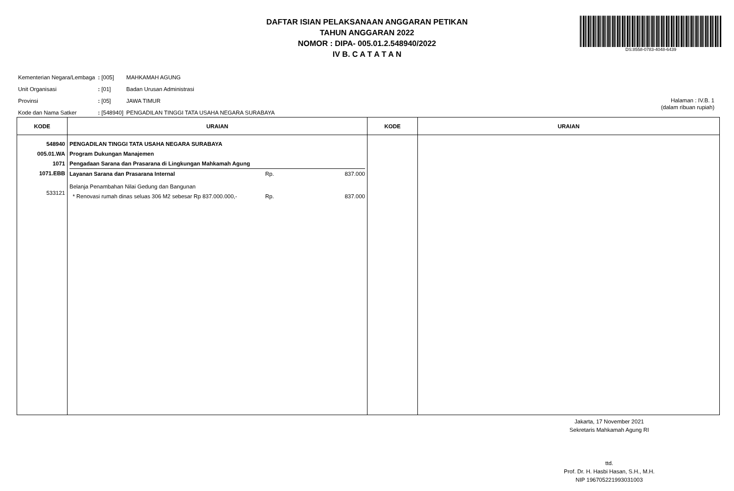DAFTAR ISIAN PELAKSANAAN ANGGARAN PETIKAN
TAHUN ANGGARAN 2022
NOMOR : DIPA- 005.01.2.548940/2022
IV B. C A T A T A N
DS:8558-0783-4048-6439
| Kementerian Negara/Lembaga | : [005] | MAHKAMAH AGUNG |
| Unit Organisasi | : [01] | Badan Urusan Administrasi |
| Provinsi | : [05] | JAWA TIMUR |
| Kode dan Nama Satker | : [548940] | PENGADILAN TINGGI TATA USAHA NEGARA SURABAYA |
Halaman : IV.B. 1
(dalam ribuan rupiah)
| KODE | URAIAN | KODE | URAIAN |
| --- | --- | --- | --- |
| 548940 005.01.WA 1071 1071.EBB 533121 | PENGADILAN TINGGI TATA USAHA NEGARA SURABAYA Program Dukungan Manajemen Pengadaan Sarana dan Prasarana di Lingkungan Mahkamah Agung Layanan Sarana dan Prasarana Internal Rp. 837.000 Belanja Penambahan Nilai Gedung dan Bangunan * Renovasi rumah dinas seluas 306 M2 sebesar Rp 837.000.000,- Rp. 837.000 | | |
Jakarta, 17 November 2021
Sekretaris Mahkamah Agung RI
ttd.
Prof. Dr. H. Hasbi Hasan, S.H., M.H.
NIP 196705221993031003